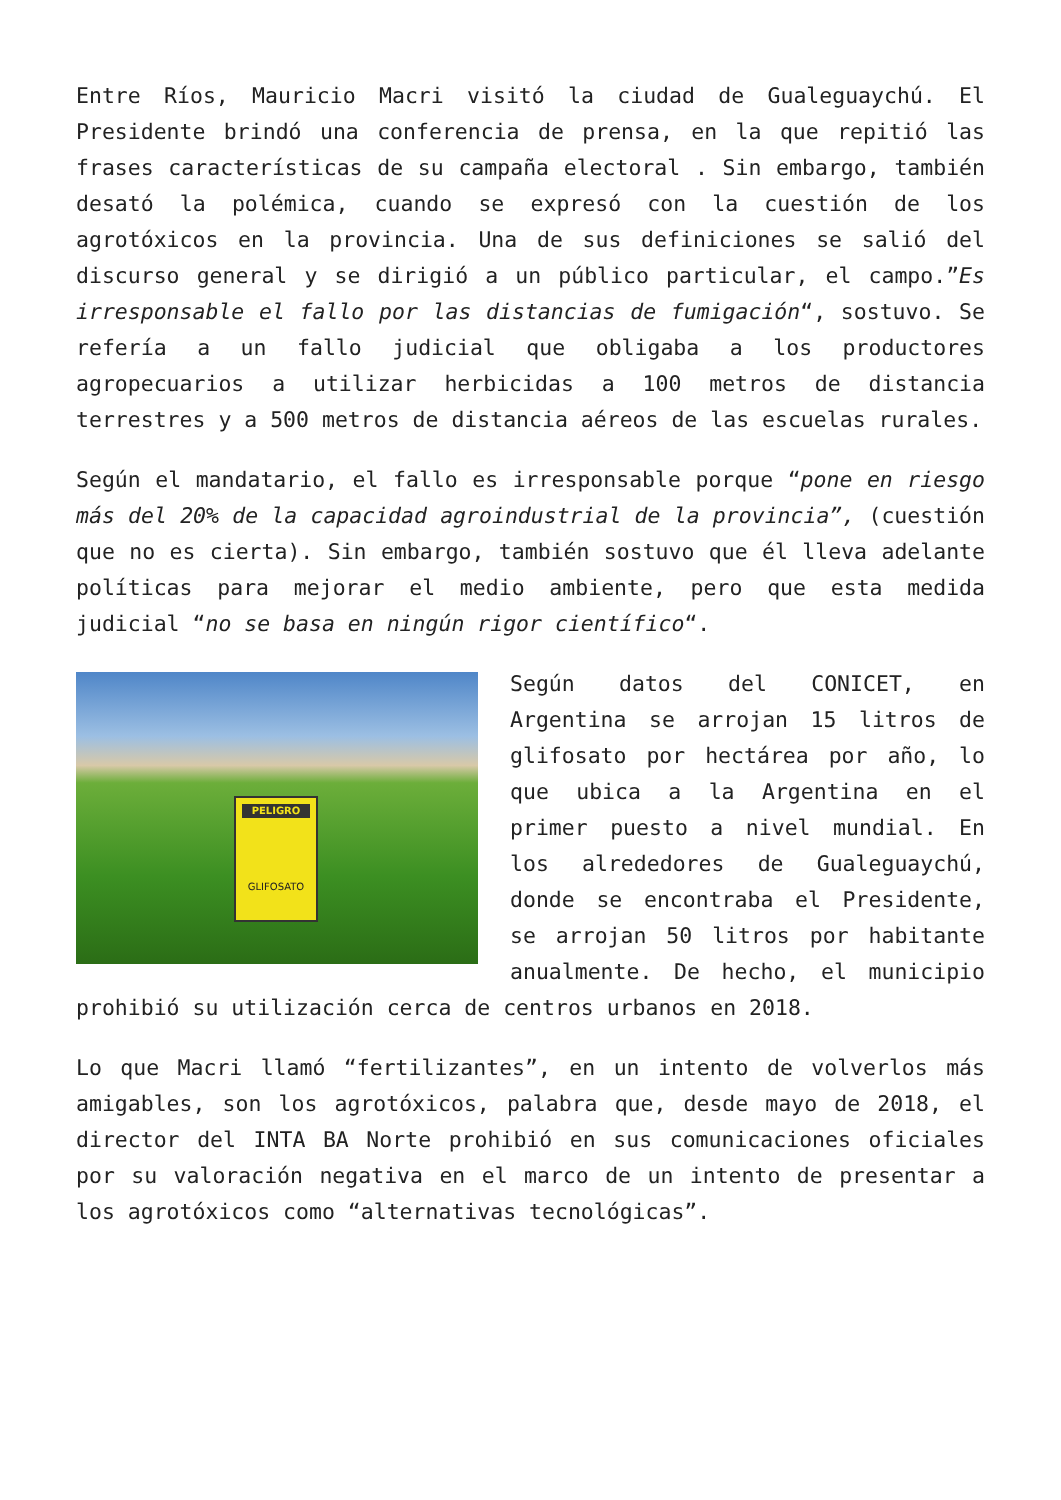Entre Ríos, Mauricio Macri visitó la ciudad de Gualeguaychú. El Presidente brindó una conferencia de prensa, en la que repitió las frases características de su campaña electoral . Sin embargo, también desató la polémica, cuando se expresó con la cuestión de los agrotóxicos en la provincia. Una de sus definiciones se salió del discurso general y se dirigió a un público particular, el campo.”Es irresponsable el fallo por las distancias de fumigación“, sostuvo. Se refería a un fallo judicial que obligaba a los productores agropecuarios a utilizar herbicidas a 100 metros de distancia terrestres y a 500 metros de distancia aéreos de las escuelas rurales.
Según el mandatario, el fallo es irresponsable porque “pone en riesgo más del 20% de la capacidad agroindustrial de la provincia”, (cuestión que no es cierta). Sin embargo, también sostuvo que él lleva adelante políticas para mejorar el medio ambiente, pero que esta medida judicial “no se basa en ningún rigor científico“.
PELIGRO
GLIFOSATO Según datos del CONICET, en Argentina se arrojan 15 litros de glifosato por hectárea por año, lo que ubica a la Argentina en el primer puesto a nivel mundial. En los alrededores de Gualeguaychú, donde se encontraba el Presidente, se arrojan 50 litros por habitante anualmente. De hecho, el municipio prohibió su utilización cerca de centros urbanos en 2018.
Lo que Macri llamó “fertilizantes”, en un intento de volverlos más amigables, son los agrotóxicos, palabra que, desde mayo de 2018, el director del INTA BA Norte prohibió en sus comunicaciones oficiales por su valoración negativa en el marco de un intento de presentar a los agrotóxicos como “alternativas tecnológicas”.